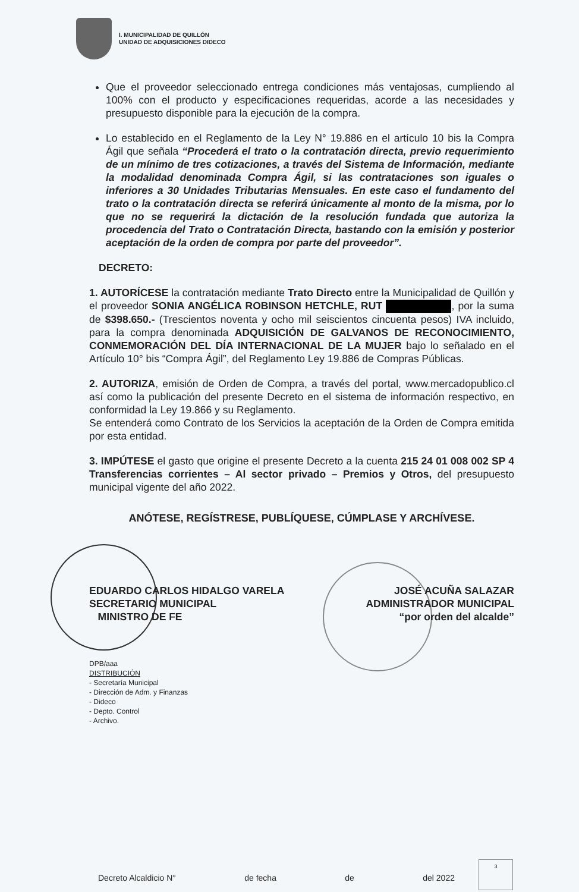I. MUNICIPALIDAD DE QUILLÓN
UNIDAD DE ADQUISICIONES DIDECO
Que el proveedor seleccionado entrega condiciones más ventajosas, cumpliendo al 100% con el producto y especificaciones requeridas, acorde a las necesidades y presupuesto disponible para la ejecución de la compra.
Lo establecido en el Reglamento de la Ley N° 19.886 en el artículo 10 bis la Compra Ágil que señala “Procederá el trato o la contratación directa, previo requerimiento de un mínimo de tres cotizaciones, a través del Sistema de Información, mediante la modalidad denominada Compra Ágil, si las contrataciones son iguales o inferiores a 30 Unidades Tributarias Mensuales. En este caso el fundamento del trato o la contratación directa se referirá únicamente al monto de la misma, por lo que no se requerirá la dictación de la resolución fundada que autoriza la procedencia del Trato o Contratación Directa, bastando con la emisión y posterior aceptación de la orden de compra por parte del proveedor”.
DECRETO:
1. AUTORÍCESE la contratación mediante Trato Directo entre la Municipalidad de Quillón y el proveedor SONIA ANGÉLICA ROBINSON HETCHLE, RUT , por la suma de $398.650.- (Trescientos noventa y ocho mil seiscientos cincuenta pesos) IVA incluido, para la compra denominada ADQUISICIÓN DE GALVANOS DE RECONOCIMIENTO, CONMEMORACIÓN DEL DÍA INTERNACIONAL DE LA MUJER bajo lo señalado en el Artículo 10° bis “Compra Ágil”, del Reglamento Ley 19.886 de Compras Públicas.
2. AUTORIZA, emisión de Orden de Compra, a través del portal, www.mercadopublico.cl así como la publicación del presente Decreto en el sistema de información respectivo, en conformidad la Ley 19.866 y su Reglamento.
Se entenderá como Contrato de los Servicios la aceptación de la Orden de Compra emitida por esta entidad.
3. IMPÚTESE el gasto que origine el presente Decreto a la cuenta 215 24 01 008 002 SP 4 Transferencias corrientes – Al sector privado – Premios y Otros, del presupuesto municipal vigente del año 2022.
ANÓTESE, REGÍSTRESE, PUBLÍQUESE, CÚMPLASE Y ARCHÍVESE.
EDUARDO CARLOS HIDALGO VARELA
SECRETARIO MUNICIPAL
MINISTRO DE FE
JOSÉ ACUÑA SALAZAR
ADMINISTRADOR MUNICIPAL
“por orden del alcalde”
DPB/aaa
DISTRIBUCIÓN
- Secretaría Municipal
- Dirección de Adm. y Finanzas
- Dideco
- Depto. Control
- Archivo.
Decreto Alcaldicio N° de fecha de del 2022
3